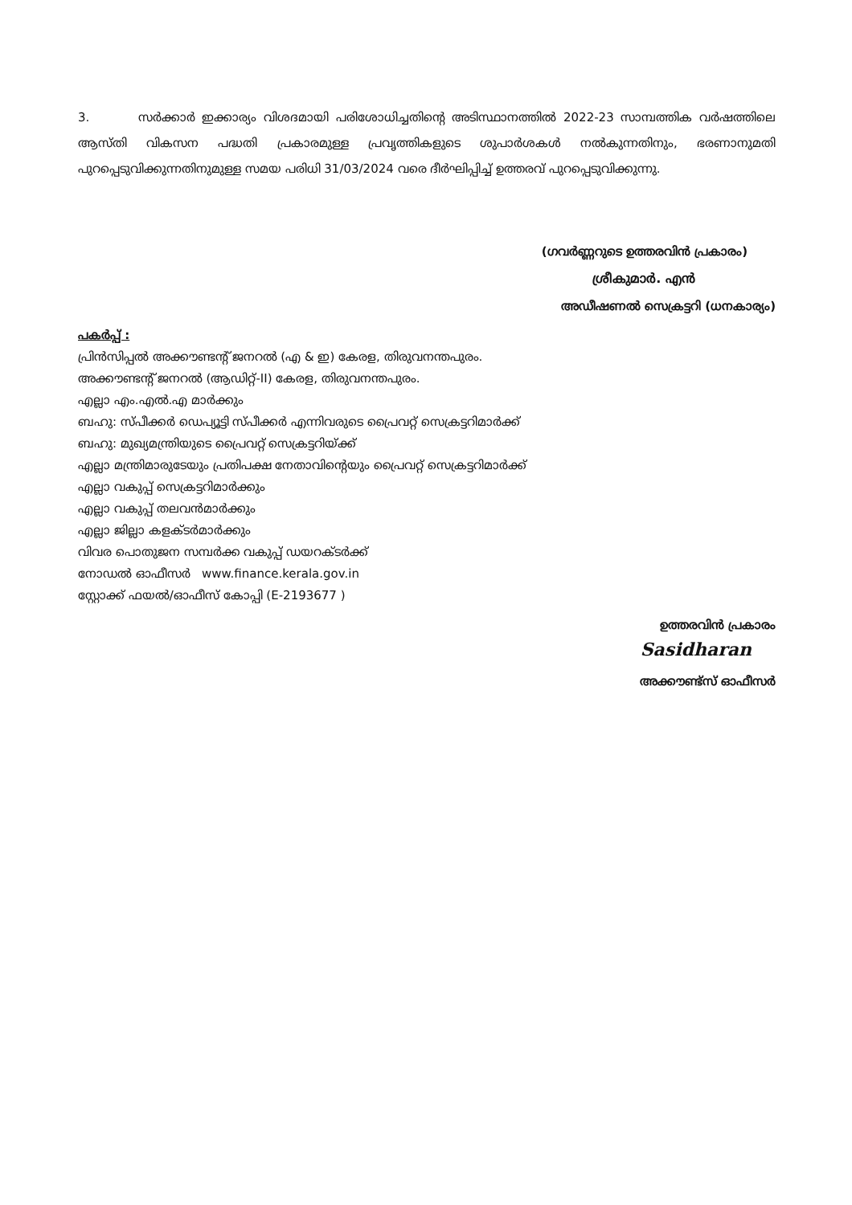3. സർക്കാർ ഇക്കാര്യം വിശദമായി പരിശോധിച്ചതിന്റെ അടിസ്ഥാനത്തിൽ 2022-23 സാമ്പത്തിക വർഷത്തിലെ ആസ്തി വികസന പദ്ധതി പ്രകാരമുള്ള പ്രവൃത്തികളുടെ ശുപാർശകൾ നൽകുന്നതിനും, ഭരണാനുമതി പുറപ്പെടുവിക്കുന്നതിനുമുള്ള സമയ പരിധി 31/03/2024 വരെ ദീർഘിപ്പിച്ച് ഉത്തരവ് പുറപ്പെടുവിക്കുന്നു.
(ഗവർണ്ണറുടെ ഉത്തരവിൻ പ്രകാരം)
ശ്രീകുമാർ. എൻ
അഡീഷണൽ സെക്രട്ടറി (ധനകാര്യം)
പകർപ്പ് :
പ്രിൻസിപ്പൽ അക്കൗണ്ടന്റ് ജനറൽ (എ & ഇ) കേരള, തിരുവനന്തപുരം.
അക്കൗണ്ടന്റ് ജനറൽ (ആഡിറ്റ്-II) കേരള, തിരുവനന്തപുരം.
എല്ലാ എം.എൽ.എ മാർക്കും
ബഹു: സ്പീക്കർ ഡെപ്യൂട്ടി സ്പീക്കർ എന്നിവരുടെ പ്രൈവറ്റ് സെക്രട്ടറിമാർക്ക്
ബഹു: മുഖ്യമന്ത്രിയുടെ പ്രൈവറ്റ് സെക്രട്ടറിയ്ക്ക്
എല്ലാ മന്ത്രിമാരുടേയും പ്രതിപക്ഷ നേതാവിന്റെയും പ്രൈവറ്റ് സെക്രട്ടറിമാർക്ക്
എല്ലാ വകുപ്പ് സെക്രട്ടറിമാർക്കും
എല്ലാ വകുപ്പ് തലവൻമാർക്കും
എല്ലാ ജില്ലാ കളക്ടർമാർക്കും
വിവര പൊതുജന സമ്പർക്ക വകുപ്പ് ഡയറക്ടർക്ക്
നോഡൽ ഓഫീസർ www.finance.kerala.gov.in
സ്റ്റോക്ക് ഫയൽ/ഓഫീസ് കോപ്പി (E-2193677 )
ഉത്തരവിൻ പ്രകാരം
Sasidharan
അക്കൗണ്ട്സ് ഓഫീസർ